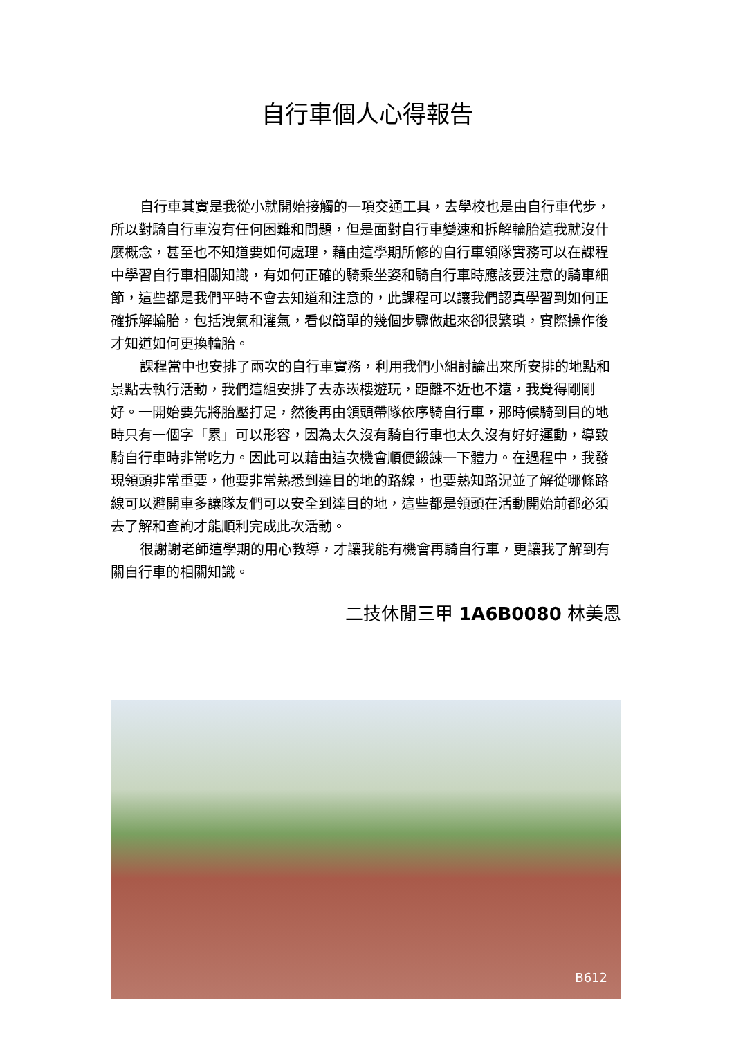自行車個人心得報告
自行車其實是我從小就開始接觸的一項交通工具，去學校也是由自行車代步，所以對騎自行車沒有任何困難和問題，但是面對自行車變速和拆解輪胎這我就沒什麼概念，甚至也不知道要如何處理，藉由這學期所修的自行車領隊實務可以在課程中學習自行車相關知識，有如何正確的騎乘坐姿和騎自行車時應該要注意的騎車細節，這些都是我們平時不會去知道和注意的，此課程可以讓我們認真學習到如何正確拆解輪胎，包括洩氣和灌氣，看似簡單的幾個步驟做起來卻很繁瑣，實際操作後才知道如何更換輪胎。
課程當中也安排了兩次的自行車實務，利用我們小組討論出來所安排的地點和景點去執行活動，我們這組安排了去赤崁樓遊玩，距離不近也不遠，我覺得剛剛好。一開始要先將胎壓打足，然後再由領頭帶隊依序騎自行車，那時候騎到目的地時只有一個字「累」可以形容，因為太久沒有騎自行車也太久沒有好好運動，導致騎自行車時非常吃力。因此可以藉由這次機會順便鍛鍊一下體力。在過程中，我發現領頭非常重要，他要非常熟悉到達目的地的路線，也要熟知路況並了解從哪條路線可以避開車多讓隊友們可以安全到達目的地，這些都是領頭在活動開始前都必須去了解和查詢才能順利完成此次活動。
很謝謝老師這學期的用心教導，才讓我能有機會再騎自行車，更讓我了解到有關自行車的相關知識。
二技休閒三甲 1A6B0080 林美恩
B612